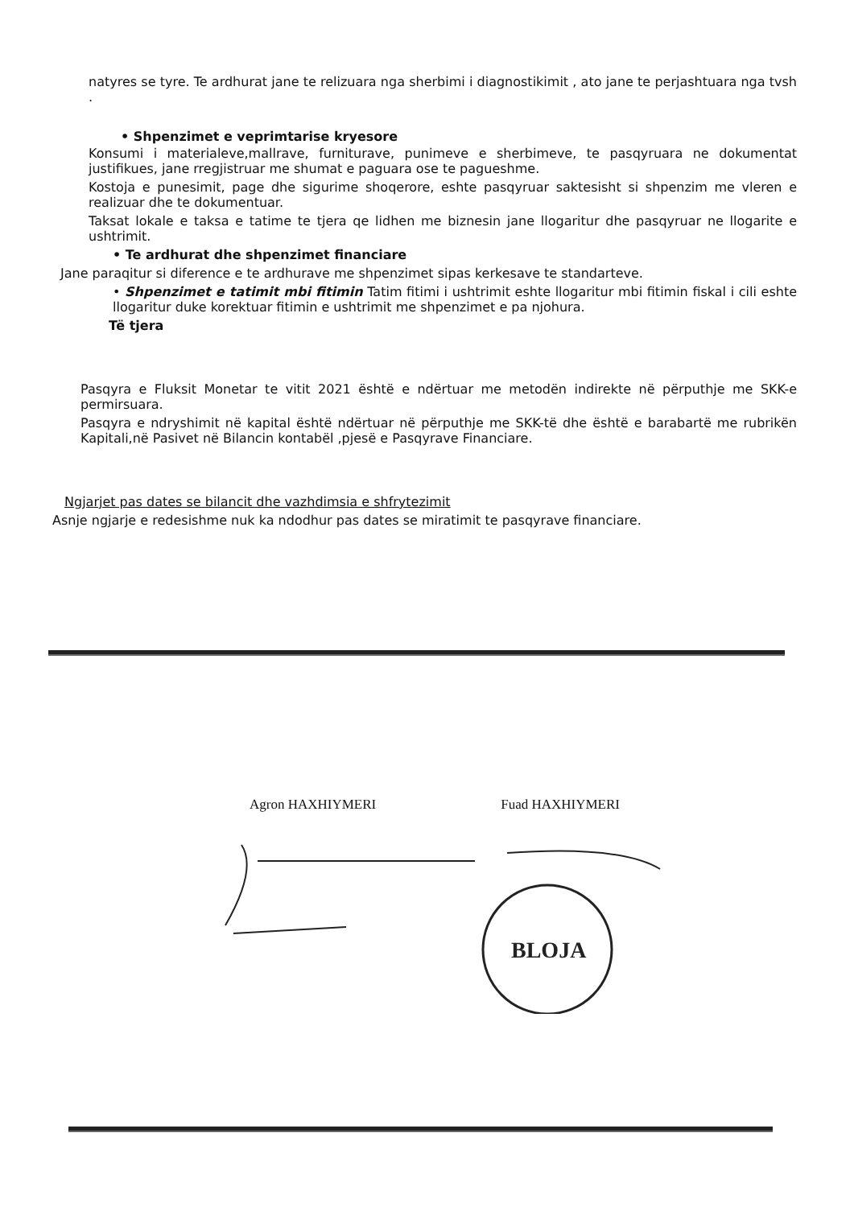natyres se tyre. Te ardhurat jane te relizuara nga sherbimi i diagnostikimit , ato jane te perjashtuara nga tvsh .
• Shpenzimet e veprimtarise kryesore
Konsumi i materialeve,mallrave, furniturave, punimeve e sherbimeve, te pasqyruara ne dokumentat justifikues, jane rregjistruar me shumat e paguara ose te pagueshme.
Kostoja e punesimit, page dhe sigurime shoqerore, eshte pasqyruar saktesisht si shpenzim me vleren e realizuar dhe te dokumentuar.
Taksat lokale e taksa e tatime te tjera qe lidhen me biznesin jane llogaritur dhe pasqyruar ne llogarite e ushtrimit.
• Te ardhurat dhe shpenzimet financiare
Jane paraqitur si diference e te ardhurave me shpenzimet sipas kerkesave te standarteve.
• Shpenzimet e tatimit mbi fitimin Tatim fitimi i ushtrimit eshte llogaritur mbi fitimin fiskal i cili eshte llogaritur duke korektuar fitimin e ushtrimit me shpenzimet e pa njohura.
Të tjera
Pasqyra e Fluksit Monetar te vitit 2021 është e ndërtuar me metodën indirekte në përputhje me SKK-e permirsuara.
Pasqyra e ndryshimit në kapital është ndërtuar në përputhje me SKK-të dhe është e barabartë me rubrikën Kapitali,në Pasivet në Bilancin kontabël ,pjesë e Pasqyrave Financiare.
Ngjarjet pas dates se bilancit dhe vazhdimsia e shfrytezimit
Asnje ngjarje e redesishme nuk ka ndodhur pas dates se miratimit te pasqyrave financiare.
Agron HAXHIYMERI Fuad HAXHIYMERI
BLOJA